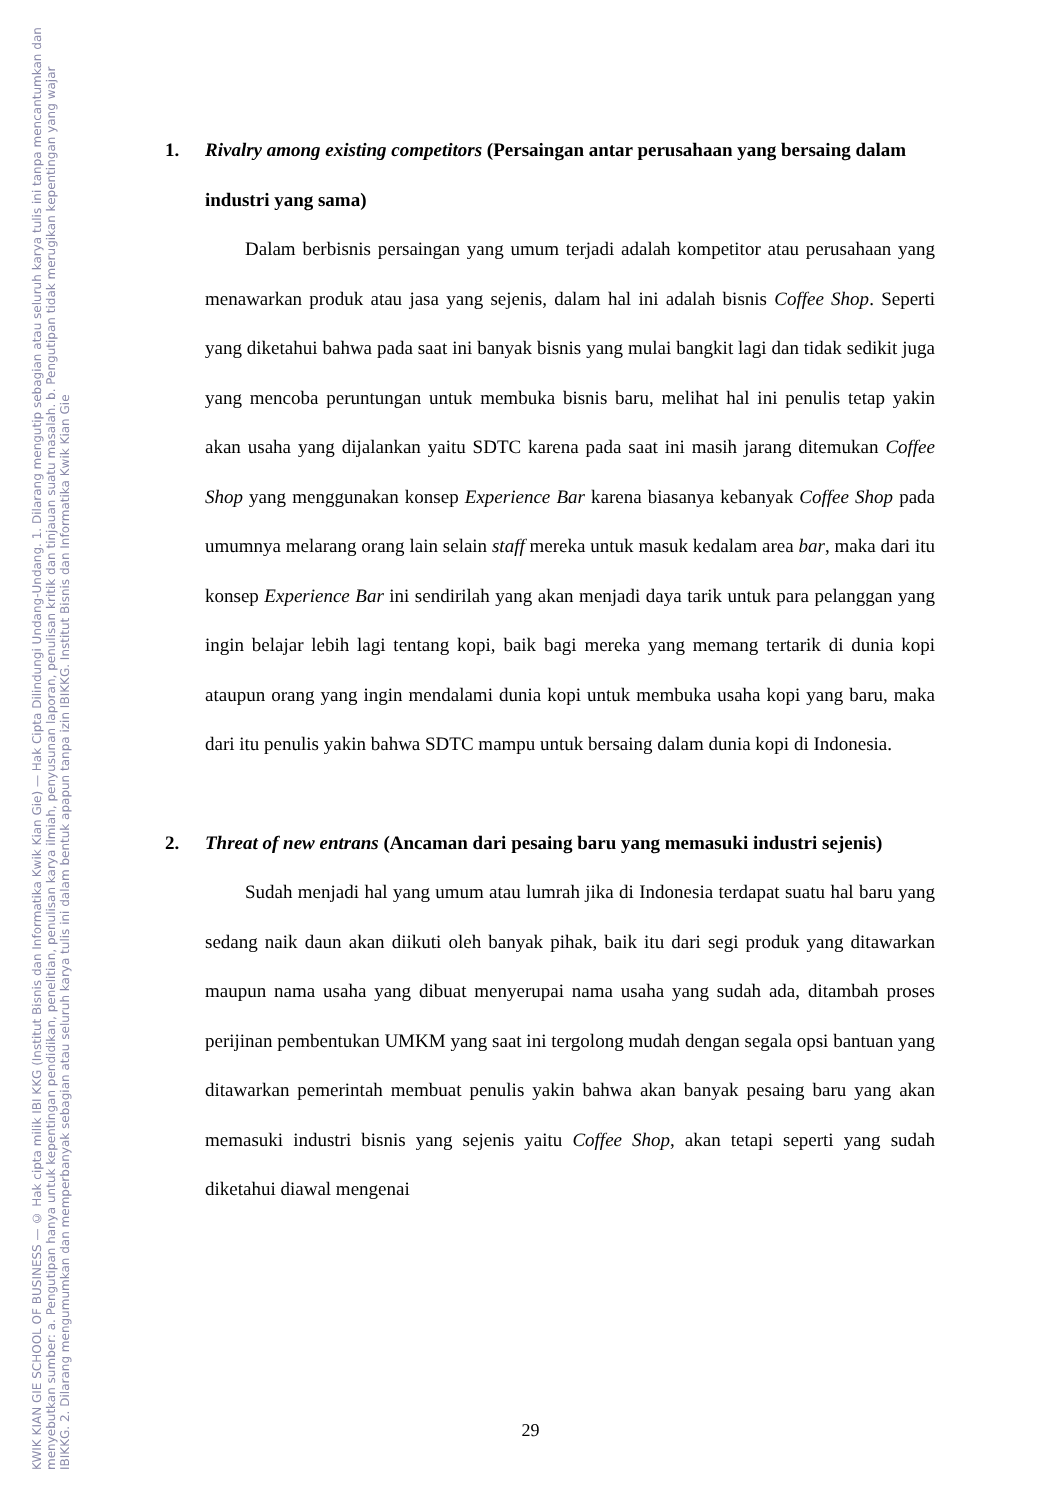KWIK KIAN GIE SCHOOL OF BUSINESS — © Hak cipta milik IBI KKG (Institut Bisnis dan Informatika Kwik Kian Gie) — Hak Cipta Dilindungi Undang-Undang. 1. Dilarang mengutip sebagian atau seluruh karya tulis ini tanpa mencantumkan dan menyebutkan sumber: a. Pengutipan hanya untuk kepentingan pendidikan, penelitian, penulisan karya ilmiah, penyusunan laporan, penulisan kritik dan tinjauan suatu masalah. b. Pengutipan tidak merugikan kepentingan yang wajar IBIKKG. 2. Dilarang mengumumkan dan memperbanyak sebagian atau seluruh karya tulis ini dalam bentuk apapun tanpa izin IBIKKG. Institut Bisnis dan Informatika Kwik Kian Gie
1. Rivalry among existing competitors (Persaingan antar perusahaan yang bersaing dalam industri yang sama)
Dalam berbisnis persaingan yang umum terjadi adalah kompetitor atau perusahaan yang menawarkan produk atau jasa yang sejenis, dalam hal ini adalah bisnis Coffee Shop. Seperti yang diketahui bahwa pada saat ini banyak bisnis yang mulai bangkit lagi dan tidak sedikit juga yang mencoba peruntungan untuk membuka bisnis baru, melihat hal ini penulis tetap yakin akan usaha yang dijalankan yaitu SDTC karena pada saat ini masih jarang ditemukan Coffee Shop yang menggunakan konsep Experience Bar karena biasanya kebanyak Coffee Shop pada umumnya melarang orang lain selain staff mereka untuk masuk kedalam area bar, maka dari itu konsep Experience Bar ini sendirilah yang akan menjadi daya tarik untuk para pelanggan yang ingin belajar lebih lagi tentang kopi, baik bagi mereka yang memang tertarik di dunia kopi ataupun orang yang ingin mendalami dunia kopi untuk membuka usaha kopi yang baru, maka dari itu penulis yakin bahwa SDTC mampu untuk bersaing dalam dunia kopi di Indonesia.
2. Threat of new entrans (Ancaman dari pesaing baru yang memasuki industri sejenis)
Sudah menjadi hal yang umum atau lumrah jika di Indonesia terdapat suatu hal baru yang sedang naik daun akan diikuti oleh banyak pihak, baik itu dari segi produk yang ditawarkan maupun nama usaha yang dibuat menyerupai nama usaha yang sudah ada, ditambah proses perijinan pembentukan UMKM yang saat ini tergolong mudah dengan segala opsi bantuan yang ditawarkan pemerintah membuat penulis yakin bahwa akan banyak pesaing baru yang akan memasuki industri bisnis yang sejenis yaitu Coffee Shop, akan tetapi seperti yang sudah diketahui diawal mengenai
29